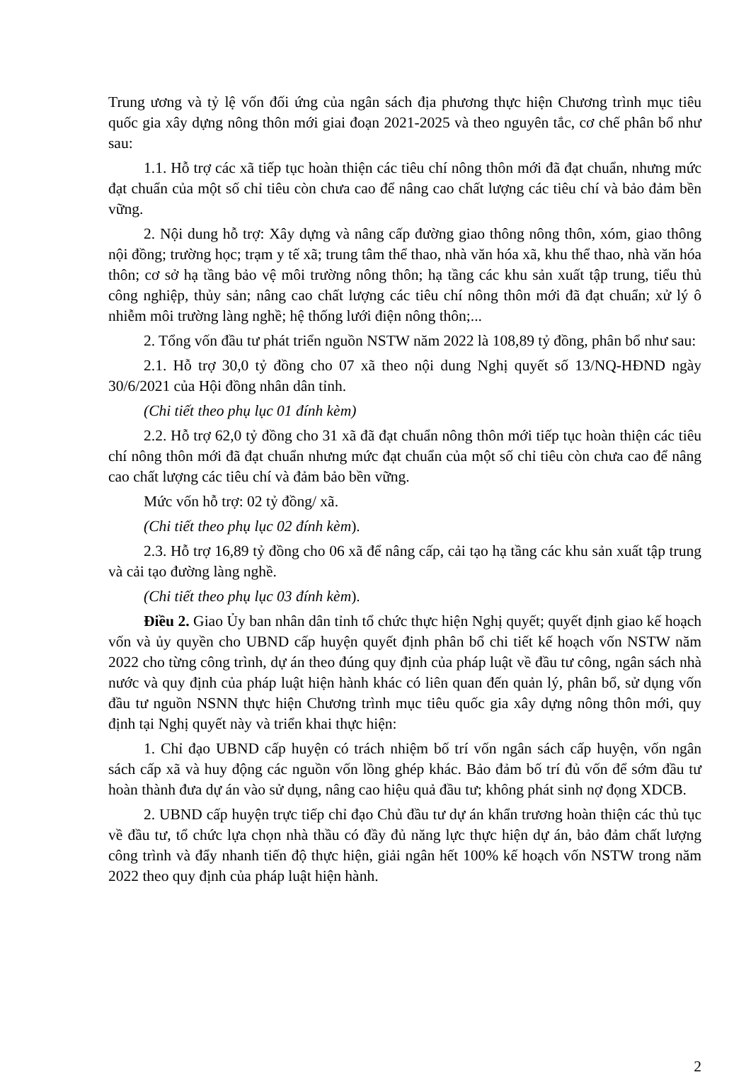Trung ương và tỷ lệ vốn đối ứng của ngân sách địa phương thực hiện Chương trình mục tiêu quốc gia xây dựng nông thôn mới giai đoạn 2021-2025 và theo nguyên tắc, cơ chế phân bổ như sau:
1.1. Hỗ trợ các xã tiếp tục hoàn thiện các tiêu chí nông thôn mới đã đạt chuẩn, nhưng mức đạt chuẩn của một số chỉ tiêu còn chưa cao để nâng cao chất lượng các tiêu chí và bảo đảm bền vững.
2. Nội dung hỗ trợ: Xây dựng và nâng cấp đường giao thông nông thôn, xóm, giao thông nội đồng; trường học; trạm y tế xã; trung tâm thể thao, nhà văn hóa xã, khu thể thao, nhà văn hóa thôn; cơ sở hạ tầng bảo vệ môi trường nông thôn; hạ tầng các khu sản xuất tập trung, tiểu thủ công nghiệp, thủy sản; nâng cao chất lượng các tiêu chí nông thôn mới đã đạt chuẩn; xử lý ô nhiễm môi trường làng nghề; hệ thống lưới điện nông thôn;...
2. Tổng vốn đầu tư phát triển nguồn NSTW năm 2022 là 108,89 tỷ đồng, phân bổ như sau:
2.1. Hỗ trợ 30,0 tỷ đồng cho 07 xã theo nội dung Nghị quyết số 13/NQ-HĐND ngày 30/6/2021 của Hội đồng nhân dân tỉnh.
(Chi tiết theo phụ lục 01 đính kèm)
2.2. Hỗ trợ 62,0 tỷ đồng cho 31 xã đã đạt chuẩn nông thôn mới tiếp tục hoàn thiện các tiêu chí nông thôn mới đã đạt chuẩn nhưng mức đạt chuẩn của một số chỉ tiêu còn chưa cao để nâng cao chất lượng các tiêu chí và đảm bảo bền vững.
Mức vốn hỗ trợ: 02 tỷ đồng/ xã.
(Chi tiết theo phụ lục 02 đính kèm).
2.3. Hỗ trợ 16,89 tỷ đồng cho 06 xã để nâng cấp, cải tạo hạ tầng các khu sản xuất tập trung và cải tạo đường làng nghề.
(Chi tiết theo phụ lục 03 đính kèm).
Điều 2. Giao Ủy ban nhân dân tỉnh tổ chức thực hiện Nghị quyết; quyết định giao kế hoạch vốn và ủy quyền cho UBND cấp huyện quyết định phân bổ chi tiết kế hoạch vốn NSTW năm 2022 cho từng công trình, dự án theo đúng quy định của pháp luật về đầu tư công, ngân sách nhà nước và quy định của pháp luật hiện hành khác có liên quan đến quản lý, phân bổ, sử dụng vốn đầu tư nguồn NSNN thực hiện Chương trình mục tiêu quốc gia xây dựng nông thôn mới, quy định tại Nghị quyết này và triển khai thực hiện:
1. Chỉ đạo UBND cấp huyện có trách nhiệm bố trí vốn ngân sách cấp huyện, vốn ngân sách cấp xã và huy động các nguồn vốn lồng ghép khác. Bảo đảm bố trí đủ vốn để sớm đầu tư hoàn thành đưa dự án vào sử dụng, nâng cao hiệu quả đầu tư; không phát sinh nợ đọng XDCB.
2. UBND cấp huyện trực tiếp chỉ đạo Chủ đầu tư dự án khẩn trương hoàn thiện các thủ tục về đầu tư, tổ chức lựa chọn nhà thầu có đầy đủ năng lực thực hiện dự án, bảo đảm chất lượng công trình và đẩy nhanh tiến độ thực hiện, giải ngân hết 100% kế hoạch vốn NSTW trong năm 2022 theo quy định của pháp luật hiện hành.
2